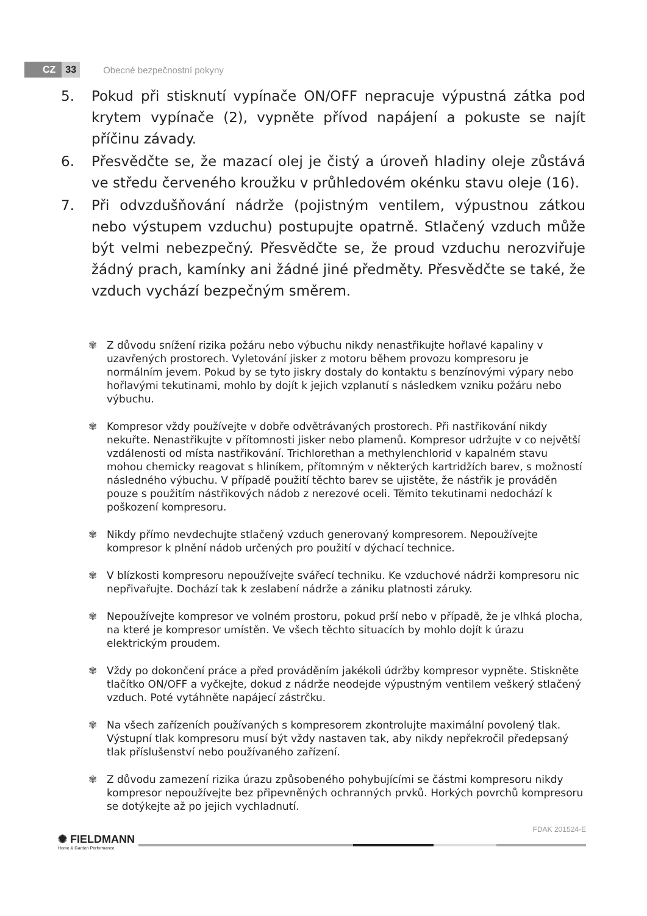CZ 33 Obecné bezpečnostní pokyny
5. Pokud při stisknutí vypínače ON/OFF nepracuje výpustná zátka pod krytem vypínače (2), vypněte přívod napájení a pokuste se najít příčinu závady.
6. Přesvědčte se, že mazací olej je čistý a úroveň hladiny oleje zůstává ve středu červeného kroužku v průhledovém okénku stavu oleje (16).
7. Při odvzdušňování nádrže (pojistným ventilem, výpustnou zátkou nebo výstupem vzduchu) postupujte opatrně. Stlačený vzduch může být velmi nebezpečný. Přesvědčte se, že proud vzduchu nerozviřuje žádný prach, kamínky ani žádné jiné předměty. Přesvědčte se také, že vzduch vychází bezpečným směrem.
✾ Z důvodu snížení rizika požáru nebo výbuchu nikdy nenastřikujte hořlavé kapaliny v uzavřených prostorech. Vyletování jisker z motoru během provozu kompresoru je normálním jevem. Pokud by se tyto jiskry dostaly do kontaktu s benzínovými výpary nebo hořlavými tekutinami, mohlo by dojít k jejich vzplanutí s následkem vzniku požáru nebo výbuchu.
✾ Kompresor vždy používejte v dobře odvětrávaných prostorech. Při nastřikování nikdy nekuřte. Nenastřikujte v přítomnosti jisker nebo plamenů. Kompresor udržujte v co největší vzdálenosti od místa nastřikování. Trichlorethan a methylenchlorid v kapalném stavu mohou chemicky reagovat s hliníkem, přítomným v některých kartridžích barev, s možností následného výbuchu. V případě použití těchto barev se ujistěte, že nástřik je prováděn pouze s použitím nástřikových nádob z nerezové oceli. Těmito tekutinami nedochází k poškození kompresoru.
✾ Nikdy přímo nevdechujte stlačený vzduch generovaný kompresorem. Nepoužívejte kompresor k plnění nádob určených pro použití v dýchací technice.
✾ V blízkosti kompresoru nepoužívejte svářecí techniku. Ke vzduchové nádrži kompresoru nic nepřivařujte. Dochází tak k zeslabení nádrže a zániku platnosti záruky.
✾ Nepoužívejte kompresor ve volném prostoru, pokud prší nebo v případě, že je vlhká plocha, na které je kompresor umístěn. Ve všech těchto situacích by mohlo dojít k úrazu elektrickým proudem.
✾ Vždy po dokončení práce a před prováděním jakékoli údržby kompresor vypněte. Stiskněte tlačítko ON/OFF a vyčkejte, dokud z nádrže neodejde výpustným ventilem veškerý stlačený vzduch. Poté vytáhněte napájecí zástrčku.
✾ Na všech zařízeních používaných s kompresorem zkontrolujte maximální povolený tlak. Výstupní tlak kompresoru musí být vždy nastaven tak, aby nikdy nepřekročil předepsaný tlak příslušenství nebo používaného zařízení.
✾ Z důvodu zamezení rizika úrazu způsobeného pohybujícími se částmi kompresoru nikdy kompresor nepoužívejte bez připevněných ochranných prvků. Horkých povrchů kompresoru se dotýkejte až po jejich vychladnutí.
✺ FIELDMANN
Home & Garden Performance
FDAK 201524-E